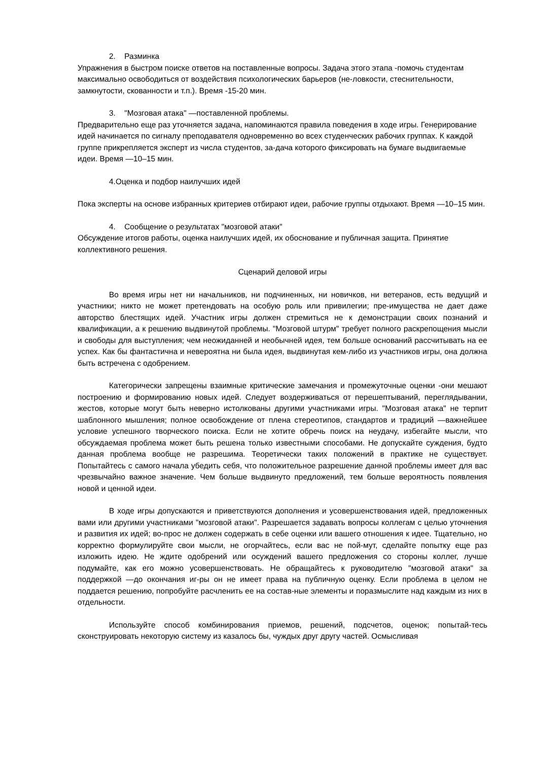2. Разминка
Упражнения в быстром поиске ответов на поставленные вопросы. Задача этого этапа -помочь студентам максимально освободиться от воздействия психологических барьеров (не-ловкости, стеснительности, замкнутости, скованности и т.п.). Время -15-20 мин.
3. "Мозговая атака" —поставленной проблемы.
Предварительно еще раз уточняется задача, напоминаются правила поведения в ходе игры. Генерирование идей начинается по сигналу преподавателя одновременно во всех студенческих рабочих группах. К каждой группе прикрепляется эксперт из числа студентов, за-дача которого фиксировать на бумаге выдвигаемые идеи. Время —10–15 мин.
4.Оценка и подбор наилучших идей
Пока эксперты на основе избранных критериев отбирают идеи, рабочие группы отдыхают. Время —10–15 мин.
4. Сообщение о результатах "мозговой атаки"
Обсуждение итогов работы, оценка наилучших идей, их обоснование и публичная защита. Принятие коллективного решения.
Сценарий деловой игры
Во время игры нет ни начальников, ни подчиненных, ни новичков, ни ветеранов, есть ведущий и участники; никто не может претендовать на особую роль или привилегии; пре-имущества не дает даже авторство блестящих идей. Участник игры должен стремиться не к демонстрации своих познаний и квалификации, а к решению выдвинутой проблемы. "Мозговой штурм" требует полного раскрепощения мысли и свободы для выступления; чем неожиданней и необычней идея, тем больше оснований рассчитывать на ее успех. Как бы фантастична и невероятна ни была идея, выдвинутая кем-либо из участников игры, она должна быть встречена с одобрением.
Категорически запрещены взаимные критические замечания и промежуточные оценки -они мешают построению и формированию новых идей. Следует воздерживаться от перешептываний, переглядывании, жестов, которые могут быть неверно истолкованы другими участниками игры. "Мозговая атака" не терпит шаблонного мышления; полное освобождение от плена стереотипов, стандартов и традиций —важнейшее условие успешного творческого поиска. Если не хотите обречь поиск на неудачу, избегайте мысли, что обсуждаемая проблема может быть решена только известными способами. Не допускайте суждения, будто данная проблема вообще не разрешима. Теоретически таких положений в практике не существует. Попытайтесь с самого начала убедить себя, что положительное разрешение данной проблемы имеет для вас чрезвычайно важное значение. Чем больше выдвинуто предложений, тем больше вероятность появления новой и ценной идеи.
В ходе игры допускаются и приветствуются дополнения и усовершенствования идей, предложенных вами или другими участниками "мозговой атаки". Разрешается задавать вопросы коллегам с целью уточнения и развития их идей; во-прос не должен содержать в себе оценки или вашего отношения к идее. Тщательно, но корректно формулируйте свои мысли, не огорчайтесь, если вас не пой-мут, сделайте попытку еще раз изложить идею. Не ждите одобрений или осуждений вашего предложения со стороны коллег, лучше подумайте, как его можно усовершенствовать. Не обращайтесь к руководителю "мозговой атаки" за поддержкой —до окончания иг-ры он не имеет права на публичную оценку. Если проблема в целом не поддается решению, попробуйте расчленить ее на состав-ные элементы и поразмыслите над каждым из них в отдельности.
Используйте способ комбинирования приемов, решений, подсчетов, оценок; попытай-тесь сконструировать некоторую систему из казалось бы, чуждых друг другу частей. Осмысливая